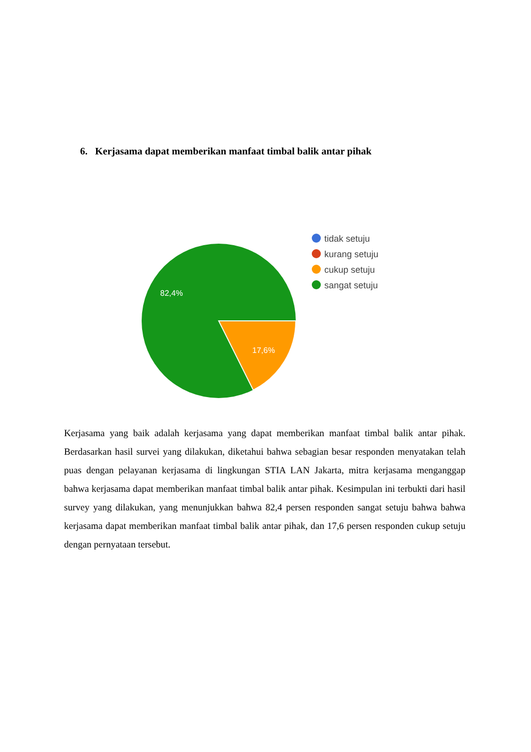6. Kerjasama dapat memberikan manfaat timbal balik antar pihak
82,4%
17,6%
tidak setuju
kurang setuju
cukup setuju
sangat setuju
Kerjasama yang baik adalah kerjasama yang dapat memberikan manfaat timbal balik antar pihak. Berdasarkan hasil survei yang dilakukan, diketahui bahwa sebagian besar responden menyatakan telah puas dengan pelayanan kerjasama di lingkungan STIA LAN Jakarta, mitra kerjasama menganggap bahwa kerjasama dapat memberikan manfaat timbal balik antar pihak. Kesimpulan ini terbukti dari hasil survey yang dilakukan, yang menunjukkan bahwa 82,4 persen responden sangat setuju bahwa bahwa kerjasama dapat memberikan manfaat timbal balik antar pihak, dan 17,6 persen responden cukup setuju dengan pernyataan tersebut.